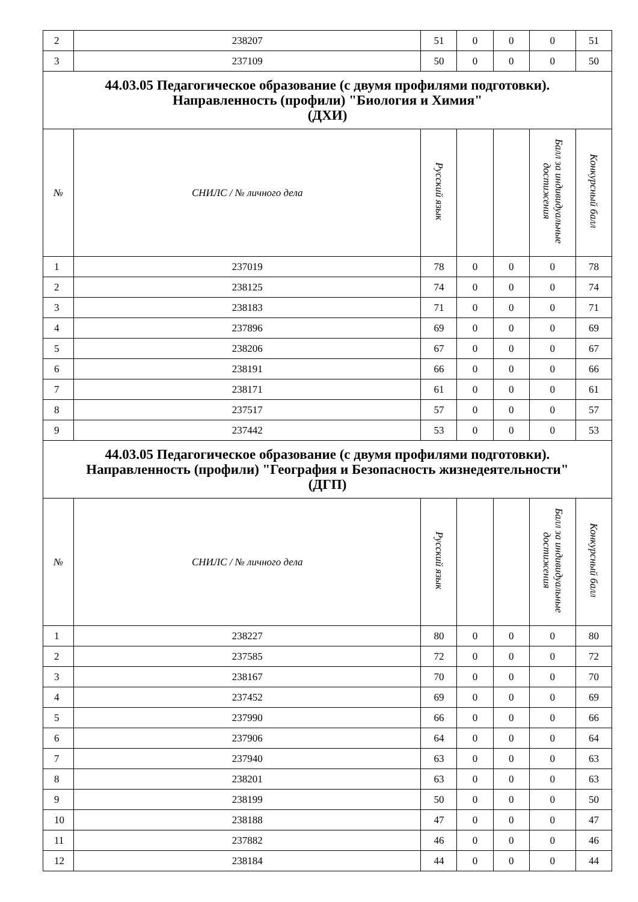| 2 | 238207 | 51 | 0 | 0 | 0 | 51 |
| 3 | 237109 | 50 | 0 | 0 | 0 | 50 |
| 44.03.05 Педагогическое образование (с двумя профилями подготовки). Направленность (профили) "Биология и Химия" (ДХИ) | | | | | | |
| № | СНИЛС / № личного дела | Русский язык | | | Балл за индивидуальные достижения | Конкурсный балл |
| 1 | 237019 | 78 | 0 | 0 | 0 | 78 |
| 2 | 238125 | 74 | 0 | 0 | 0 | 74 |
| 3 | 238183 | 71 | 0 | 0 | 0 | 71 |
| 4 | 237896 | 69 | 0 | 0 | 0 | 69 |
| 5 | 238206 | 67 | 0 | 0 | 0 | 67 |
| 6 | 238191 | 66 | 0 | 0 | 0 | 66 |
| 7 | 238171 | 61 | 0 | 0 | 0 | 61 |
| 8 | 237517 | 57 | 0 | 0 | 0 | 57 |
| 9 | 237442 | 53 | 0 | 0 | 0 | 53 |
| 44.03.05 Педагогическое образование (с двумя профилями подготовки). Направленность (профили) "География и Безопасность жизнедеятельности" (ДГП) | | | | | | |
| № | СНИЛС / № личного дела | Русский язык | | | Балл за индивидуальные достижения | Конкурсный балл |
| 1 | 238227 | 80 | 0 | 0 | 0 | 80 |
| 2 | 237585 | 72 | 0 | 0 | 0 | 72 |
| 3 | 238167 | 70 | 0 | 0 | 0 | 70 |
| 4 | 237452 | 69 | 0 | 0 | 0 | 69 |
| 5 | 237990 | 66 | 0 | 0 | 0 | 66 |
| 6 | 237906 | 64 | 0 | 0 | 0 | 64 |
| 7 | 237940 | 63 | 0 | 0 | 0 | 63 |
| 8 | 238201 | 63 | 0 | 0 | 0 | 63 |
| 9 | 238199 | 50 | 0 | 0 | 0 | 50 |
| 10 | 238188 | 47 | 0 | 0 | 0 | 47 |
| 11 | 237882 | 46 | 0 | 0 | 0 | 46 |
| 12 | 238184 | 44 | 0 | 0 | 0 | 44 |